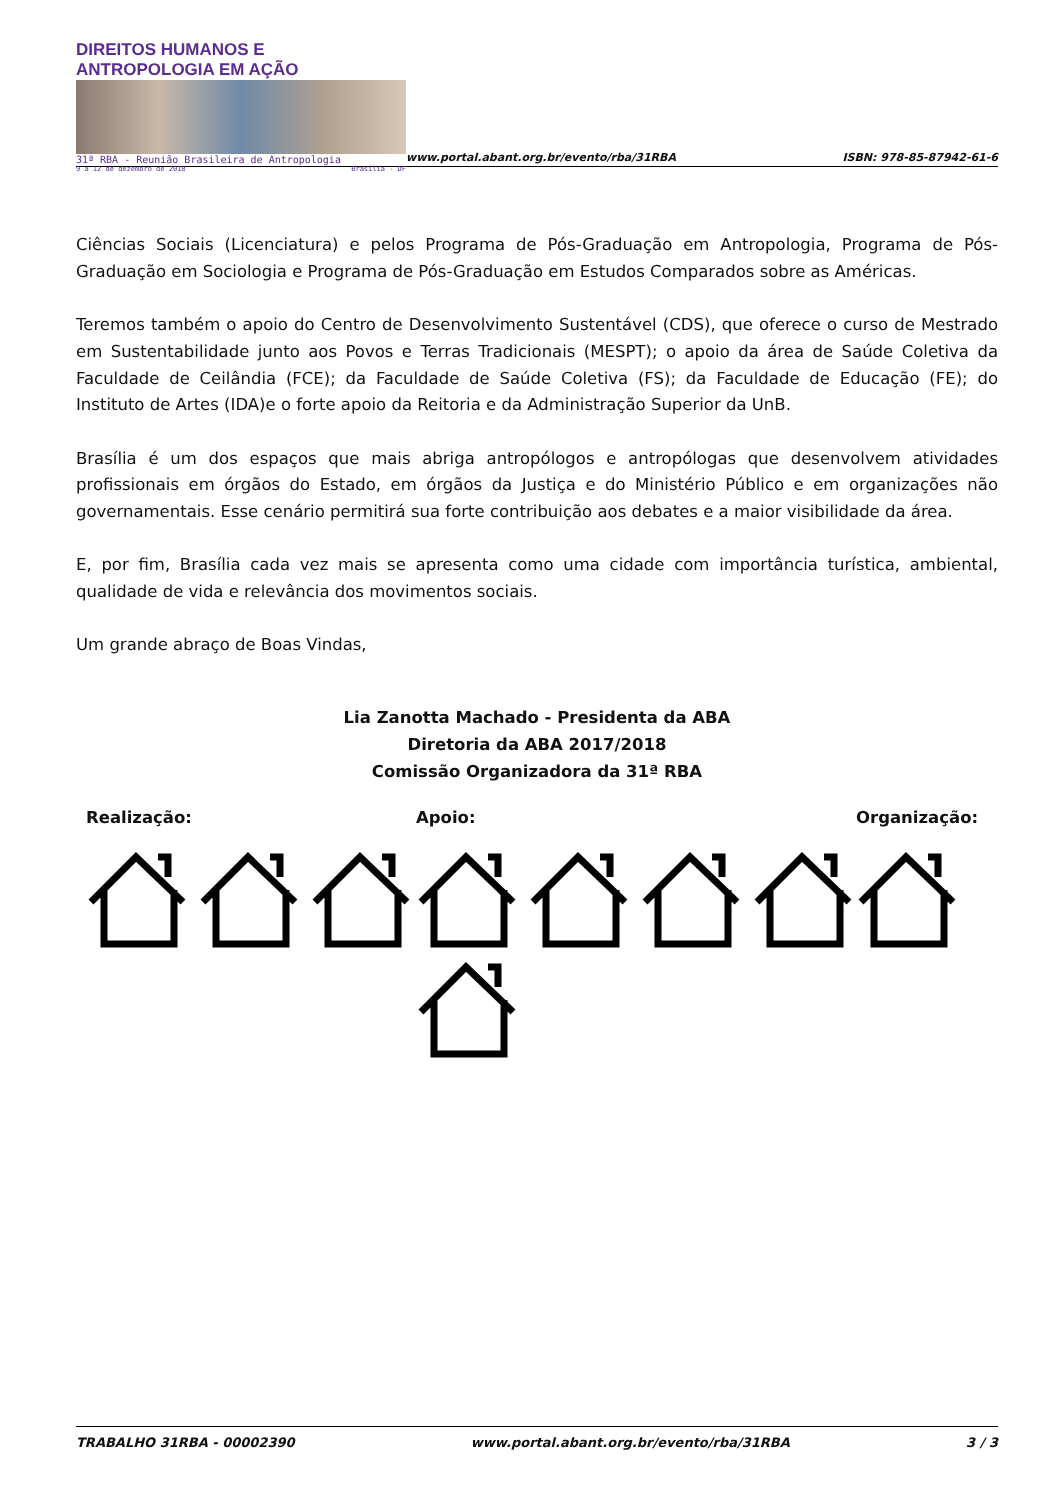DIREITOS HUMANOS E ANTROPOLOGIA EM AÇÃO
31ª RBA - Reunião Brasileira de Antropologia
9 a 12 de dezembro de 2018 Brasília - DF
www.portal.abant.org.br/evento/rba/31RBA
ISBN: 978-85-87942-61-6
Ciências Sociais (Licenciatura) e pelos Programa de Pós-Graduação em Antropologia, Programa de Pós-Graduação em Sociologia e Programa de Pós-Graduação em Estudos Comparados sobre as Américas.
Teremos também o apoio do Centro de Desenvolvimento Sustentável (CDS), que oferece o curso de Mestrado em Sustentabilidade junto aos Povos e Terras Tradicionais (MESPT); o apoio da área de Saúde Coletiva da Faculdade de Ceilândia (FCE); da Faculdade de Saúde Coletiva (FS); da Faculdade de Educação (FE); do Instituto de Artes (IDA)e o forte apoio da Reitoria e da Administração Superior da UnB.
Brasília é um dos espaços que mais abriga antropólogos e antropólogas que desenvolvem atividades profissionais em órgãos do Estado, em órgãos da Justiça e do Ministério Público e em organizações não governamentais. Esse cenário permitirá sua forte contribuição aos debates e a maior visibilidade da área.
E, por fim, Brasília cada vez mais se apresenta como uma cidade com importância turística, ambiental, qualidade de vida e relevância dos movimentos sociais.
Um grande abraço de Boas Vindas,
Lia Zanotta Machado - Presidenta da ABA
Diretoria da ABA 2017/2018
Comissão Organizadora da 31ª RBA
Realização: Apoio: Organização:
TRABALHO 31RBA - 00002390 www.portal.abant.org.br/evento/rba/31RBA 3 / 3